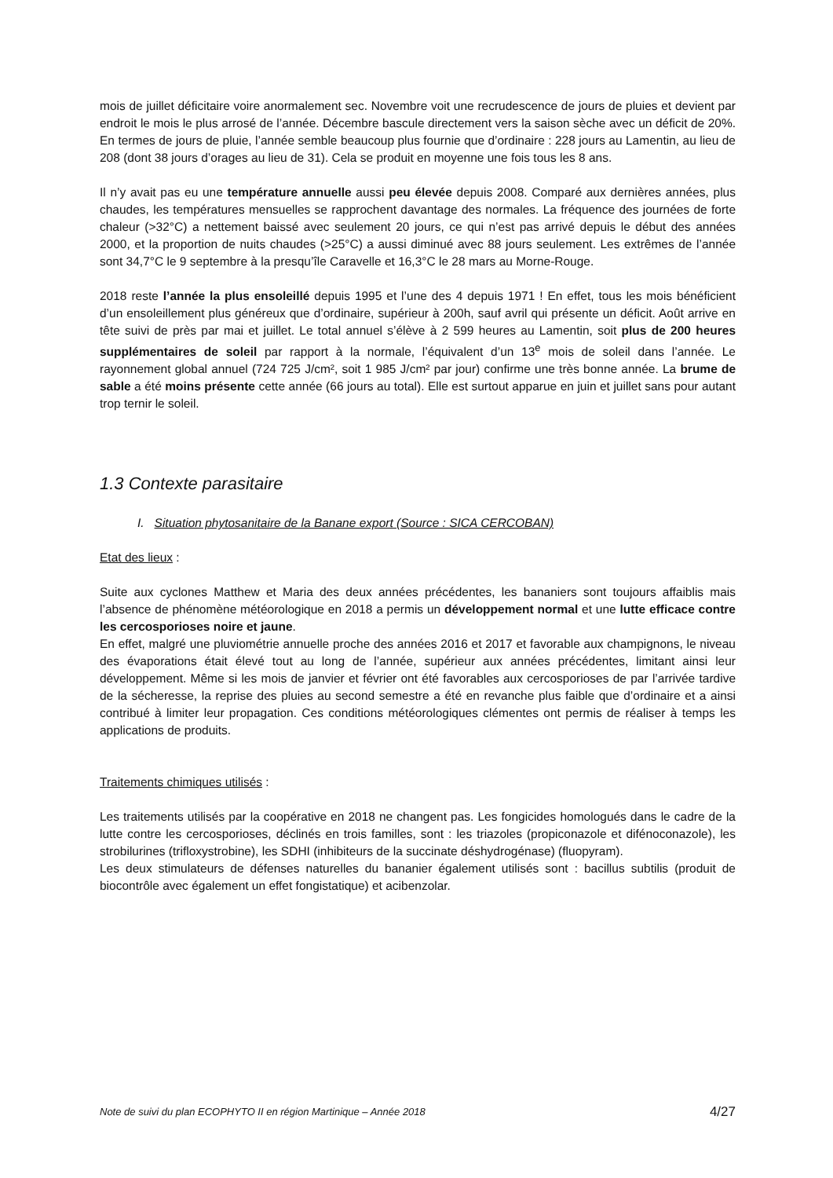mois de juillet déficitaire voire anormalement sec. Novembre voit une recrudescence de jours de pluies et devient par endroit le mois le plus arrosé de l’année. Décembre bascule directement vers la saison sèche avec un déficit de 20%. En termes de jours de pluie, l’année semble beaucoup plus fournie que d’ordinaire : 228 jours au Lamentin, au lieu de 208 (dont 38 jours d’orages au lieu de 31). Cela se produit en moyenne une fois tous les 8 ans.
Il n’y avait pas eu une température annuelle aussi peu élevée depuis 2008. Comparé aux dernières années, plus chaudes, les températures mensuelles se rapprochent davantage des normales. La fréquence des journées de forte chaleur (>32°C) a nettement baissé avec seulement 20 jours, ce qui n’est pas arrivé depuis le début des années 2000, et la proportion de nuits chaudes (>25°C) a aussi diminué avec 88 jours seulement. Les extrêmes de l’année sont 34,7°C le 9 septembre à la presqu’île Caravelle et 16,3°C le 28 mars au Morne-Rouge.
2018 reste l’année la plus ensoleillé depuis 1995 et l’une des 4 depuis 1971 ! En effet, tous les mois bénéficient d’un ensoleillement plus généreux que d’ordinaire, supérieur à 200h, sauf avril qui présente un déficit. Août arrive en tête suivi de près par mai et juillet. Le total annuel s’élève à 2 599 heures au Lamentin, soit plus de 200 heures supplémentaires de soleil par rapport à la normale, l’équivalent d’un 13<sup>e</sup> mois de soleil dans l’année. Le rayonnement global annuel (724 725 J/cm², soit 1 985 J/cm² par jour) confirme une très bonne année. La brume de sable a été moins présente cette année (66 jours au total). Elle est surtout apparue en juin et juillet sans pour autant trop ternir le soleil.
1.3 Contexte parasitaire
I. Situation phytosanitaire de la Banane export (Source : SICA CERCOBAN)
Etat des lieux :
Suite aux cyclones Matthew et Maria des deux années précédentes, les bananiers sont toujours affaiblis mais l’absence de phénomène météorologique en 2018 a permis un développement normal et une lutte efficace contre les cercosporioses noire et jaune.
En effet, malgré une pluviométrie annuelle proche des années 2016 et 2017 et favorable aux champignons, le niveau des évaporations était élevé tout au long de l’année, supérieur aux années précédentes, limitant ainsi leur développement. Même si les mois de janvier et février ont été favorables aux cercosporioses de par l’arrivée tardive de la sécheresse, la reprise des pluies au second semestre a été en revanche plus faible que d’ordinaire et a ainsi contribué à limiter leur propagation. Ces conditions météorologiques clémentes ont permis de réaliser à temps les applications de produits.
Traitements chimiques utilisés :
Les traitements utilisés par la coopérative en 2018 ne changent pas. Les fongicides homologués dans le cadre de la lutte contre les cercosporioses, déclinés en trois familles, sont : les triazoles (propiconazole et difénoconazole), les strobilurines (trifloxystrobine), les SDHI (inhibiteurs de la succinate déshydrogénase) (fluopyram).
Les deux stimulateurs de défenses naturelles du bananier également utilisés sont : bacillus subtilis (produit de biocontrôle avec également un effet fongistatique) et acibenzolar.
Note de suivi du plan ECOPHYTO II en région Martinique – Année 2018 4/27